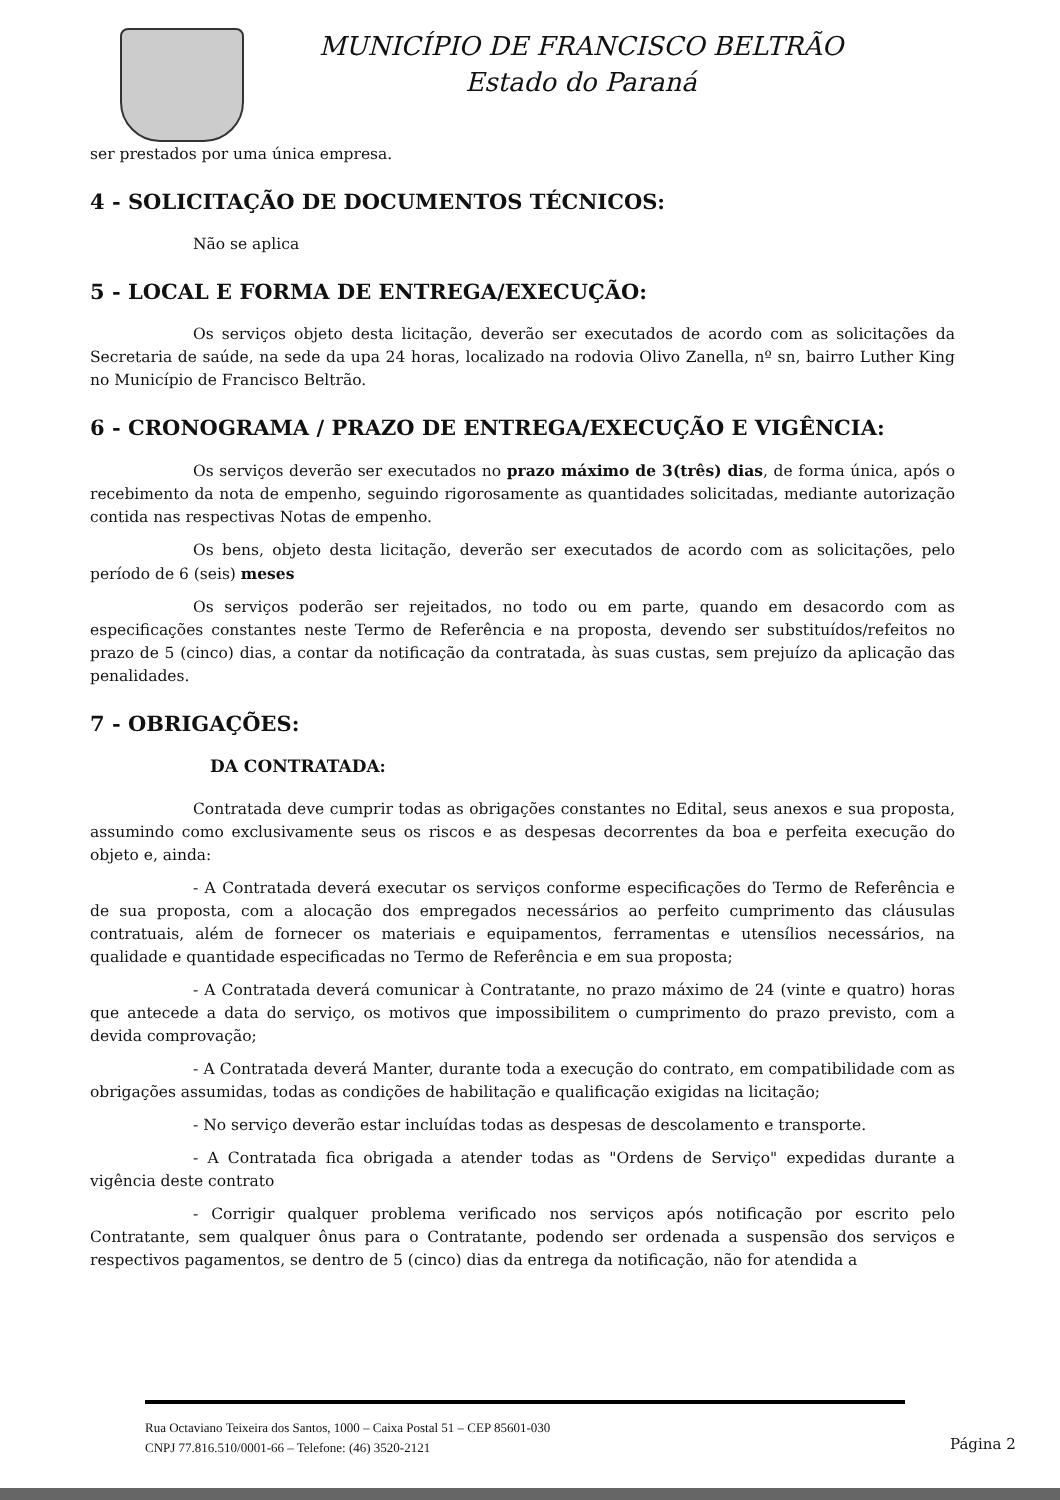MUNICÍPIO DE FRANCISCO BELTRÃO
Estado do Paraná
ser prestados por uma única empresa.
4 - SOLICITAÇÃO DE DOCUMENTOS TÉCNICOS:
Não se aplica
5 - LOCAL E FORMA DE ENTREGA/EXECUÇÃO:
Os serviços objeto desta licitação, deverão ser executados de acordo com as solicitações da Secretaria de saúde, na sede da upa 24 horas, localizado na rodovia Olivo Zanella, nº sn, bairro Luther King no Município de Francisco Beltrão.
6 - CRONOGRAMA / PRAZO DE ENTREGA/EXECUÇÃO E VIGÊNCIA:
Os serviços deverão ser executados no prazo máximo de 3(três) dias, de forma única, após o recebimento da nota de empenho, seguindo rigorosamente as quantidades solicitadas, mediante autorização contida nas respectivas Notas de empenho.
Os bens, objeto desta licitação, deverão ser executados de acordo com as solicitações, pelo período de 6 (seis) meses
Os serviços poderão ser rejeitados, no todo ou em parte, quando em desacordo com as especificações constantes neste Termo de Referência e na proposta, devendo ser substituídos/refeitos no prazo de 5 (cinco) dias, a contar da notificação da contratada, às suas custas, sem prejuízo da aplicação das penalidades.
7 - OBRIGAÇÕES:
DA CONTRATADA:
Contratada deve cumprir todas as obrigações constantes no Edital, seus anexos e sua proposta, assumindo como exclusivamente seus os riscos e as despesas decorrentes da boa e perfeita execução do objeto e, ainda:
- A Contratada deverá executar os serviços conforme especificações do Termo de Referência e de sua proposta, com a alocação dos empregados necessários ao perfeito cumprimento das cláusulas contratuais, além de fornecer os materiais e equipamentos, ferramentas e utensílios necessários, na qualidade e quantidade especificadas no Termo de Referência e em sua proposta;
- A Contratada deverá comunicar à Contratante, no prazo máximo de 24 (vinte e quatro) horas que antecede a data do serviço, os motivos que impossibilitem o cumprimento do prazo previsto, com a devida comprovação;
- A Contratada deverá Manter, durante toda a execução do contrato, em compatibilidade com as obrigações assumidas, todas as condições de habilitação e qualificação exigidas na licitação;
- No serviço deverão estar incluídas todas as despesas de descolamento e transporte.
- A Contratada fica obrigada a atender todas as "Ordens de Serviço" expedidas durante a vigência deste contrato
- Corrigir qualquer problema verificado nos serviços após notificação por escrito pelo Contratante, sem qualquer ônus para o Contratante, podendo ser ordenada a suspensão dos serviços e respectivos pagamentos, se dentro de 5 (cinco) dias da entrega da notificação, não for atendida a
Rua Octaviano Teixeira dos Santos, 1000 – Caixa Postal 51 – CEP 85601-030
CNPJ 77.816.510/0001-66 – Telefone: (46) 3520-2121
Página 2